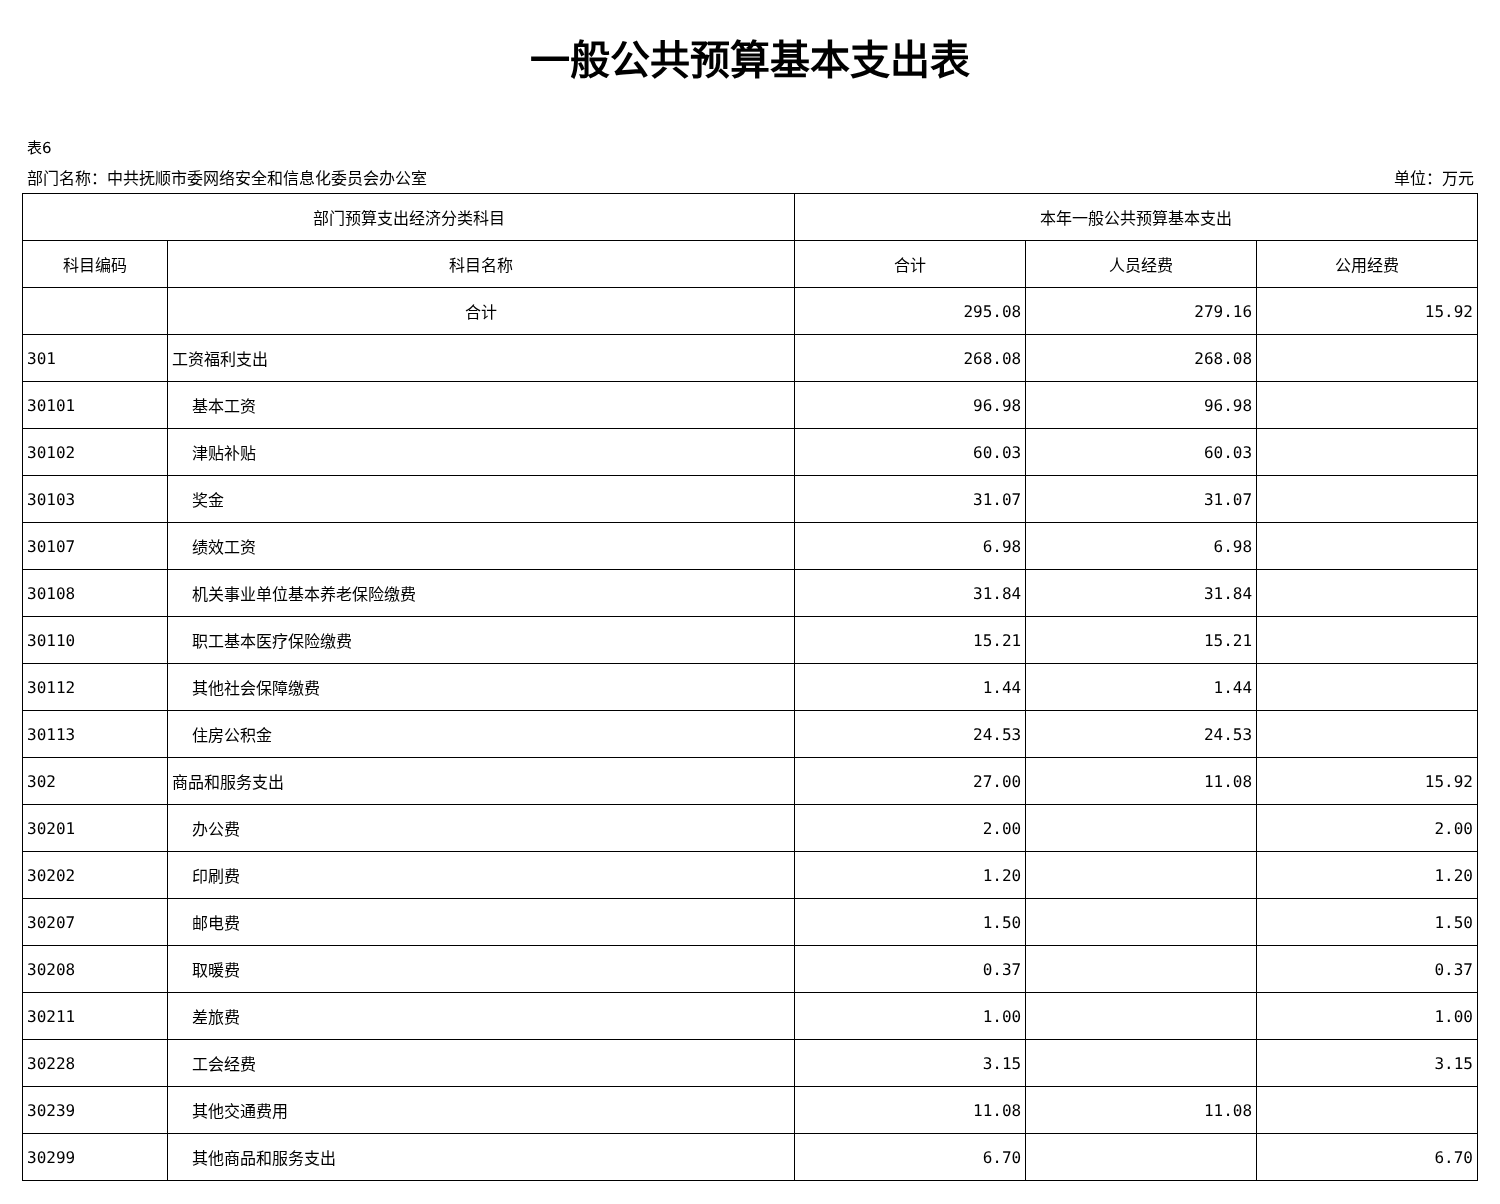一般公共预算基本支出表
表6
部门名称：中共抚顺市委网络安全和信息化委员会办公室 单位：万元
| 部门预算支出经济分类科目 | | 本年一般公共预算基本支出 | | |
| --- | --- | --- | --- | --- |
| 科目编码 | 科目名称 | 合计 | 人员经费 | 公用经费 |
| | 合计 | 295.08 | 279.16 | 15.92 |
| 301 | 工资福利支出 | 268.08 | 268.08 | |
| 30101 | 基本工资 | 96.98 | 96.98 | |
| 30102 | 津贴补贴 | 60.03 | 60.03 | |
| 30103 | 奖金 | 31.07 | 31.07 | |
| 30107 | 绩效工资 | 6.98 | 6.98 | |
| 30108 | 机关事业单位基本养老保险缴费 | 31.84 | 31.84 | |
| 30110 | 职工基本医疗保险缴费 | 15.21 | 15.21 | |
| 30112 | 其他社会保障缴费 | 1.44 | 1.44 | |
| 30113 | 住房公积金 | 24.53 | 24.53 | |
| 302 | 商品和服务支出 | 27.00 | 11.08 | 15.92 |
| 30201 | 办公费 | 2.00 | | 2.00 |
| 30202 | 印刷费 | 1.20 | | 1.20 |
| 30207 | 邮电费 | 1.50 | | 1.50 |
| 30208 | 取暖费 | 0.37 | | 0.37 |
| 30211 | 差旅费 | 1.00 | | 1.00 |
| 30228 | 工会经费 | 3.15 | | 3.15 |
| 30239 | 其他交通费用 | 11.08 | 11.08 | |
| 30299 | 其他商品和服务支出 | 6.70 | | 6.70 |